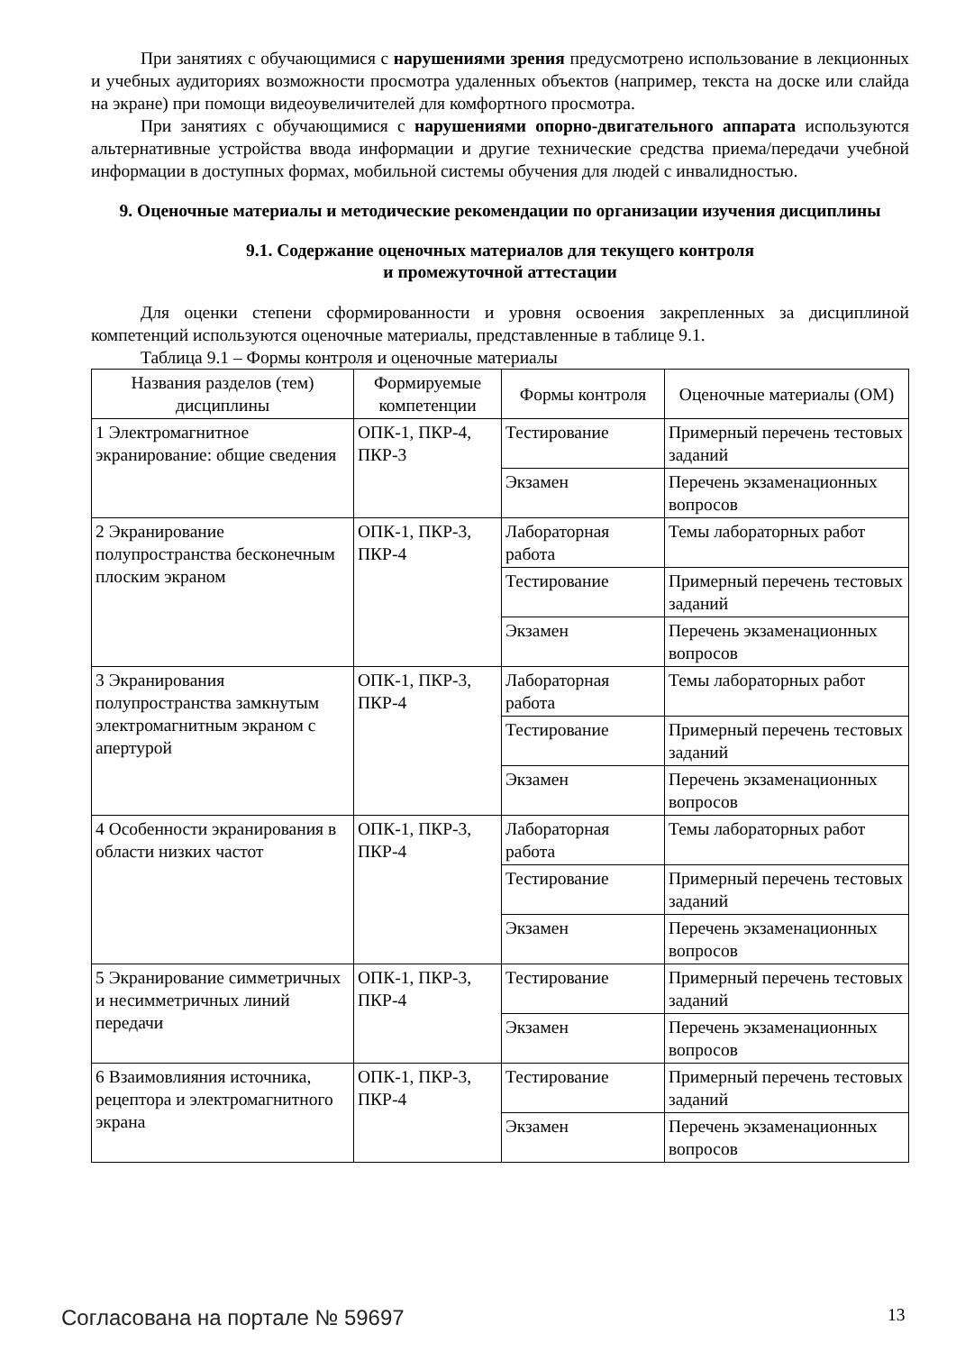При занятиях с обучающимися с нарушениями зрения предусмотрено использование в лекционных и учебных аудиториях возможности просмотра удаленных объектов (например, текста на доске или слайда на экране) при помощи видеоувеличителей для комфортного просмотра.
При занятиях с обучающимися с нарушениями опорно-двигательного аппарата используются альтернативные устройства ввода информации и другие технические средства приема/передачи учебной информации в доступных формах, мобильной системы обучения для людей с инвалидностью.
9. Оценочные материалы и методические рекомендации по организации изучения дисциплины
9.1. Содержание оценочных материалов для текущего контроля
и промежуточной аттестации
Для оценки степени сформированности и уровня освоения закрепленных за дисциплиной компетенций используются оценочные материалы, представленные в таблице 9.1.
Таблица 9.1 – Формы контроля и оценочные материалы
| Названия разделов (тем) дисциплины | Формируемые компетенции | Формы контроля | Оценочные материалы (ОМ) |
| --- | --- | --- | --- |
| 1 Электромагнитное экранирование: общие сведения | ОПК-1, ПКР-4, ПКР-3 | Тестирование | Примерный перечень тестовых заданий |
| | | Экзамен | Перечень экзаменационных вопросов |
| 2 Экранирование полупространства бесконечным плоским экраном | ОПК-1, ПКР-3, ПКР-4 | Лабораторная работа | Темы лабораторных работ |
| | | Тестирование | Примерный перечень тестовых заданий |
| | | Экзамен | Перечень экзаменационных вопросов |
| 3 Экранирования полупространства замкнутым электромагнитным экраном с апертурой | ОПК-1, ПКР-3, ПКР-4 | Лабораторная работа | Темы лабораторных работ |
| | | Тестирование | Примерный перечень тестовых заданий |
| | | Экзамен | Перечень экзаменационных вопросов |
| 4 Особенности экранирования в области низких частот | ОПК-1, ПКР-3, ПКР-4 | Лабораторная работа | Темы лабораторных работ |
| | | Тестирование | Примерный перечень тестовых заданий |
| | | Экзамен | Перечень экзаменационных вопросов |
| 5 Экранирование симметричных и несимметричных линий передачи | ОПК-1, ПКР-3, ПКР-4 | Тестирование | Примерный перечень тестовых заданий |
| | | Экзамен | Перечень экзаменационных вопросов |
| 6 Взаимовлияния источника, рецептора и электромагнитного экрана | ОПК-1, ПКР-3, ПКР-4 | Тестирование | Примерный перечень тестовых заданий |
| | | Экзамен | Перечень экзаменационных вопросов |
Согласована на портале № 59697 13